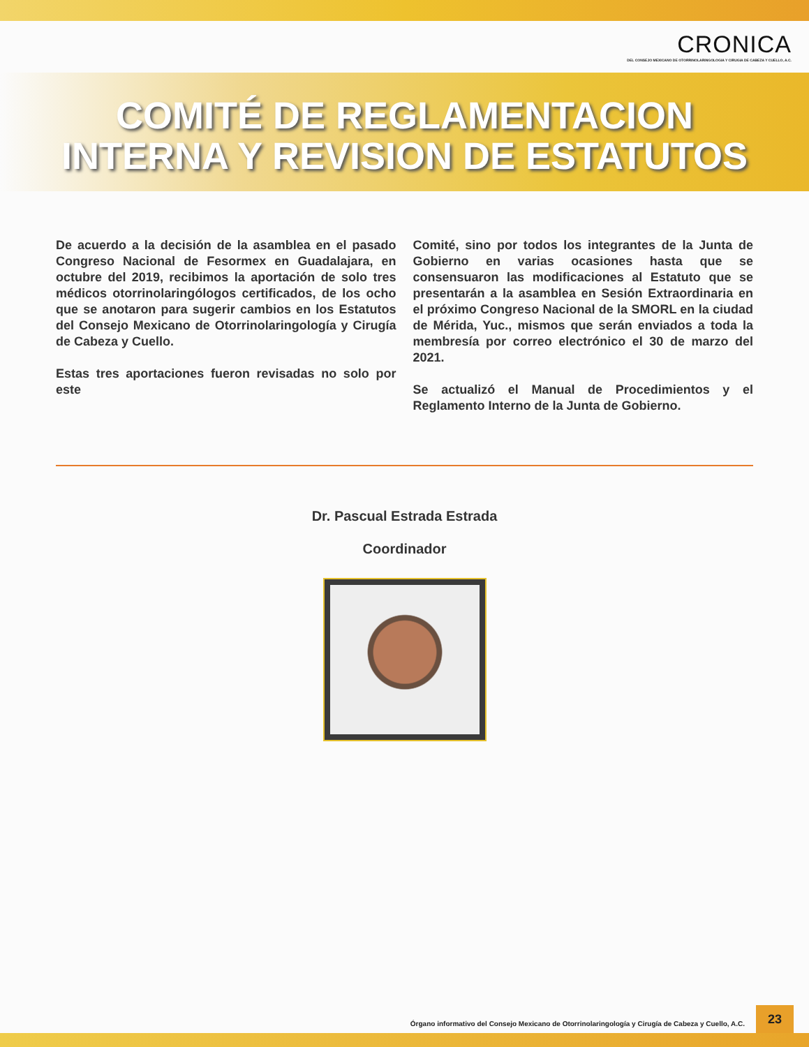CRONICA
DEL CONSEJO MEXICANO DE OTORRINOLARINGOLOGIA Y CIRUGIA DE CABEZA Y CUELLO, A.C.
COMITÉ DE REGLAMENTACION
INTERNA Y REVISION DE ESTATUTOS
De acuerdo a la decisión de la asamblea en el pasado Congreso Nacional de Fesormex en Guadalajara, en octubre del 2019, recibimos la aportación de solo tres médicos otorrinolaringólogos certificados, de los ocho que se anotaron para sugerir cambios en los Estatutos del Consejo Mexicano de Otorrinolaringología y Cirugía de Cabeza y Cuello.
Estas tres aportaciones fueron revisadas no solo por este
Comité, sino por todos los integrantes de la Junta de Gobierno en varias ocasiones hasta que se consensuaron las modificaciones al Estatuto que se presentarán a la asamblea en Sesión Extraordinaria en el próximo Congreso Nacional de la SMORL en la ciudad de Mérida, Yuc., mismos que serán enviados a toda la membresía por correo electrónico el 30 de marzo del 2021.
Se actualizó el Manual de Procedimientos y el Reglamento Interno de la Junta de Gobierno.
Dr. Pascual Estrada Estrada
Coordinador
Órgano informativo del Consejo Mexicano de Otorrinolaringología y Cirugía de Cabeza y Cuello, A.C.
23